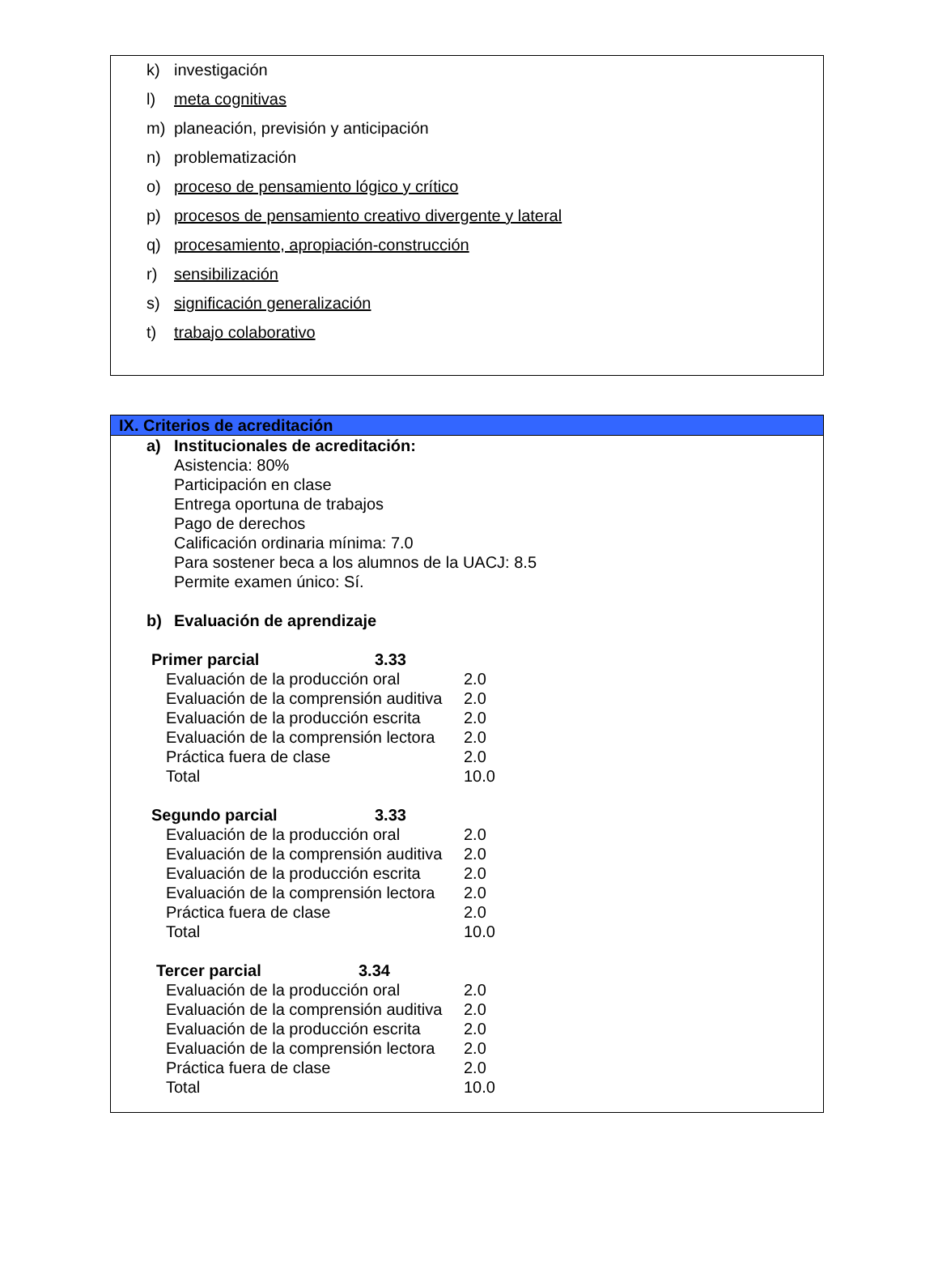k) investigación
l) meta cognitivas
m) planeación, previsión y anticipación
n) problematización
o) proceso de pensamiento lógico y crítico
p) procesos de pensamiento creativo divergente y lateral
q) procesamiento, apropiación-construcción
r) sensibilización
s) significación generalización
t) trabajo colaborativo
IX. Criterios de acreditación
a) Institucionales de acreditación:
Asistencia: 80%
Participación en clase
Entrega oportuna de trabajos
Pago de derechos
Calificación ordinaria mínima: 7.0
Para sostener beca a los alumnos de la UACJ: 8.5
Permite examen único: Sí.
b) Evaluación de aprendizaje
Primer parcial 3.33
Evaluación de la producción oral 2.0
Evaluación de la comprensión auditiva 2.0
Evaluación de la producción escrita 2.0
Evaluación de la comprensión lectora 2.0
Práctica fuera de clase 2.0
Total 10.0
Segundo parcial 3.33
Evaluación de la producción oral 2.0
Evaluación de la comprensión auditiva 2.0
Evaluación de la producción escrita 2.0
Evaluación de la comprensión lectora 2.0
Práctica fuera de clase 2.0
Total 10.0
Tercer parcial 3.34
Evaluación de la producción oral 2.0
Evaluación de la comprensión auditiva 2.0
Evaluación de la producción escrita 2.0
Evaluación de la comprensión lectora 2.0
Práctica fuera de clase 2.0
Total 10.0